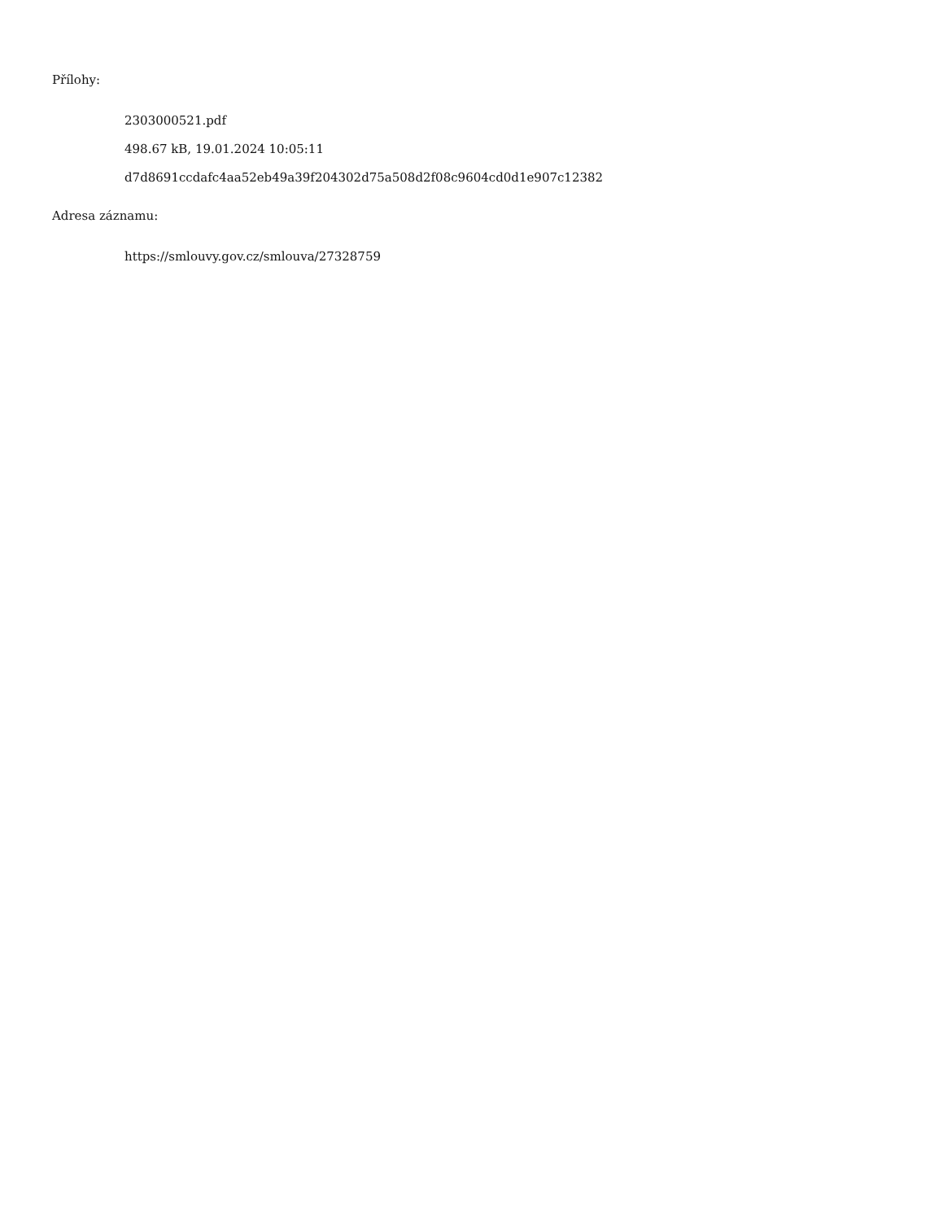Přílohy:
2303000521.pdf
498.67 kB, 19.01.2024 10:05:11
d7d8691ccdafc4aa52eb49a39f204302d75a508d2f08c9604cd0d1e907c12382
Adresa záznamu:
https://smlouvy.gov.cz/smlouva/27328759